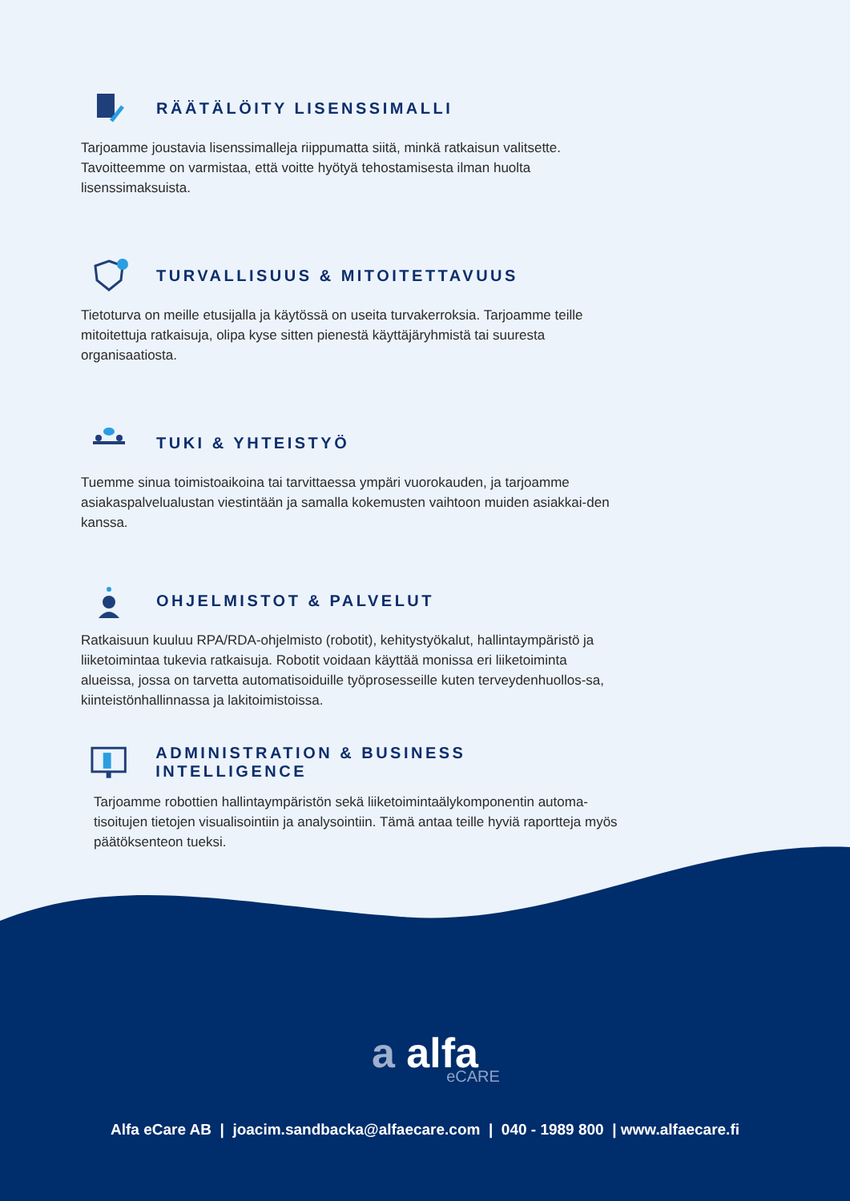RÄÄTÄLÖITY LISENSSIMALLI
Tarjoamme joustavia lisenssimalleja riippumatta siitä, minkä ratkaisun valitsette. Tavoitteemme on varmistaa, että voitte hyötyä tehostamisesta ilman huolta lisenssimaksuista.
TURVALLISUUS & MITOITETTAVUUS
Tietoturva on meille etusijalla ja käytössä on useita turvakerroksia. Tarjoamme teille mitoitettuja ratkaisuja, olipa kyse sitten pienestä käyttäjäryhmistä tai suuresta organisaatiosta.
TUKI & YHTEISTYÖ
Tuemme sinua toimistoaikoina tai tarvittaessa ympäri vuorokauden, ja tarjoamme asiakaspalvelualustan viestintään ja samalla kokemusten vaihtoon muiden asiakkai-den kanssa.
OHJELMISTOT & PALVELUT
Ratkaisuun kuuluu RPA/RDA-ohjelmisto (robotit), kehitystyökalut, hallintaympäristö ja liiketoimintaa tukevia ratkaisuja. Robotit voidaan käyttää monissa eri liiketoiminta alueissa, jossa on tarvetta automatisoiduille työprosesseille kuten terveydenhuollos-sa, kiinteistönhallinnassa ja lakitoimistoissa.
ADMINISTRATION & BUSINESS INTELLIGENCE
Tarjoamme robottien hallintaympäristön sekä liiketoimintaälykomponentin automa-tisoitujen tietojen visualisointiin ja analysointiin. Tämä antaa teille hyviä raportteja myös päätöksenteon tueksi.
a alfa
eCARE
Alfa eCare AB | joacim.sandbacka@alfaecare.com | 040 - 1989 800 | www.alfaecare.fi